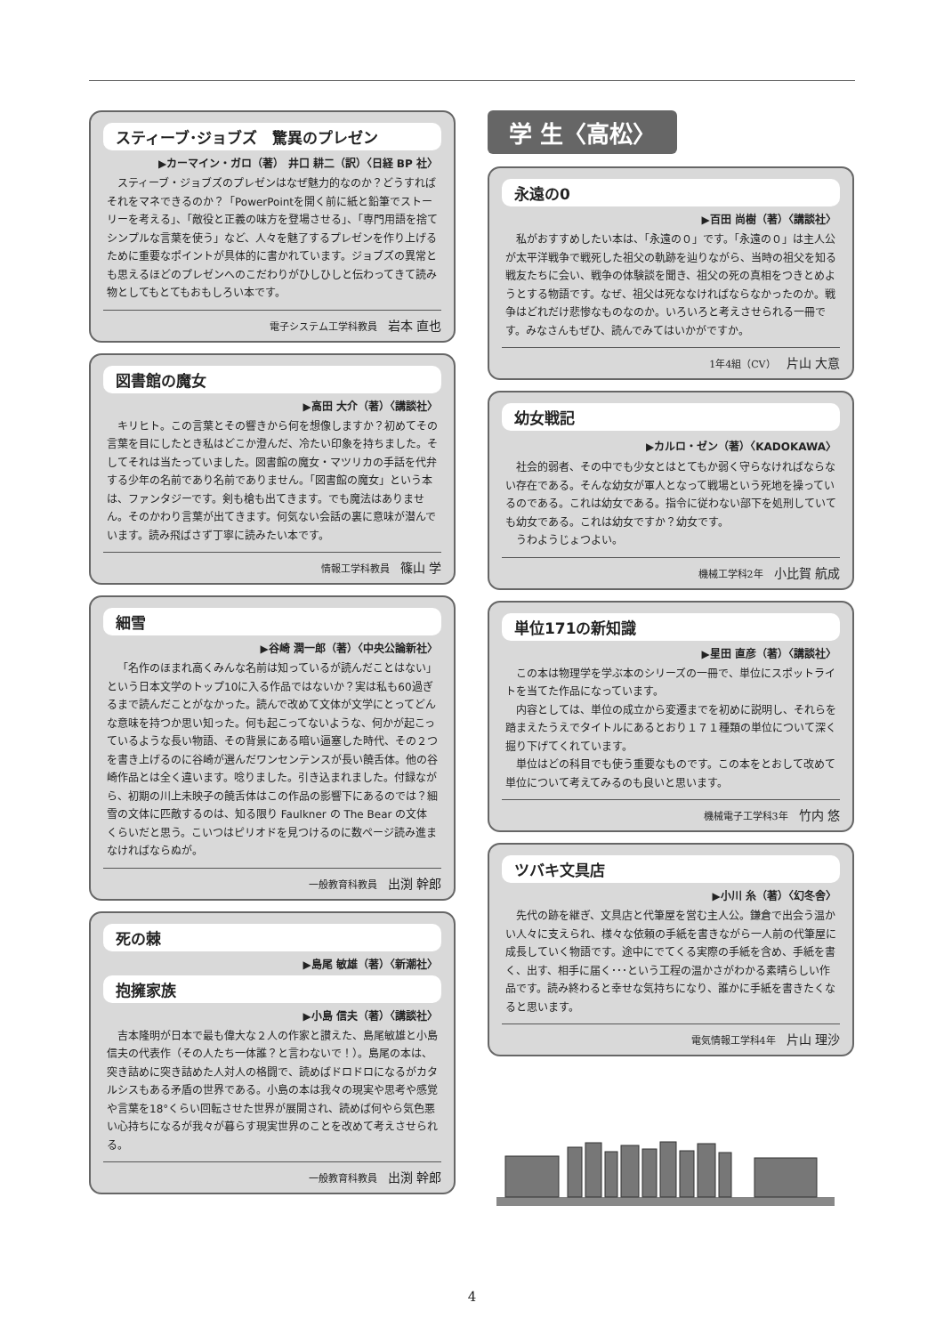スティーブ･ジョブズ　驚異のプレゼン
▶カーマイン・ガロ（著） 井口 耕二（訳）〈日経 BP 社〉
スティーブ・ジョブズのプレゼンはなぜ魅力的なのか？どうすればそれをマネできるのか？「PowerPointを開く前に紙と鉛筆でストーリーを考える」、「敵役と正義の味方を登場させる」、「専門用語を捨てシンプルな言葉を使う」など、人々を魅了するプレゼンを作り上げるために重要なポイントが具体的に書かれています。ジョブズの異常とも思えるほどのプレゼンへのこだわりがひしひしと伝わってきて読み物としてもとてもおもしろい本です。
電子システム工学科教員 岩本 直也
図書館の魔女
▶高田 大介（著）〈講談社〉
キリヒト。この言葉とその響きから何を想像しますか？初めてその言葉を目にしたとき私はどこか澄んだ、冷たい印象を持ちました。そしてそれは当たっていました。図書館の魔女・マツリカの手話を代弁する少年の名前であり名前でありません。「図書館の魔女」という本は、ファンタジーです。剣も槍も出てきます。でも魔法はありません。そのかわり言葉が出てきます。何気ない会話の裏に意味が潜んでいます。読み飛ばさず丁寧に読みたい本です。
情報工学科教員 篠山 学
細雪
▶谷崎 潤一郎（著）〈中央公論新社〉
「名作のほまれ高くみんな名前は知っているが読んだことはない」という日本文学のトップ10に入る作品ではないか？実は私も60過ぎるまで読んだことがなかった。読んで改めて文体が文学にとってどんな意味を持つか思い知った。何も起こってないような、何かが起こっているような長い物語、その背景にある暗い逼塞した時代、その２つを書き上げるのに谷崎が選んだワンセンテンスが長い饒舌体。他の谷崎作品とは全く違います。唸りました。引き込まれました。付録ながら、初期の川上未映子の饒舌体はこの作品の影響下にあるのでは？細雪の文体に匹敵するのは、知る限り Faulkner の The Bear の文体くらいだと思う。こいつはピリオドを見つけるのに数ページ読み進まなければならぬが。
一般教育科教員 出渕 幹郎
死の棘
▶島尾 敏雄（著）〈新潮社〉
抱擁家族
▶小島 信夫（著）〈講談社〉
吉本隆明が日本で最も偉大な２人の作家と讃えた、島尾敏雄と小島信夫の代表作（その人たち一体誰？と言わないで！）。島尾の本は、突き詰めに突き詰めた人対人の格闘で、読めばドロドロになるがカタルシスもある矛盾の世界である。小島の本は我々の現実や思考や感覚や言葉を18°くらい回転させた世界が展開され、読めば何やら気色悪い心持ちになるが我々が暮らす現実世界のことを改めて考えさせられる。
一般教育科教員 出渕 幹郎
学 生〈高松〉
永遠の0
▶百田 尚樹（著）〈講談社〉
私がおすすめしたい本は、「永遠の０」です。「永遠の０」は主人公が太平洋戦争で戦死した祖父の軌跡を辿りながら、当時の祖父を知る戦友たちに会い、戦争の体験談を聞き、祖父の死の真相をつきとめようとする物語です。なぜ、祖父は死ななければならなかったのか。戦争はどれだけ悲惨なものなのか。いろいろと考えさせられる一冊です。みなさんもぜひ、読んでみてはいかがですか。
1年4組（CV） 片山 大意
幼女戦記
▶カルロ・ゼン（著）〈KADOKAWA〉
社会的弱者、その中でも少女とはとてもか弱く守らなければならない存在である。そんな幼女が軍人となって戦場という死地を操っているのである。これは幼女である。指令に従わない部下を処刑していても幼女である。これは幼女ですか？幼女です。
うわようじょつよい。
機械工学科2年 小比賀 航成
単位171の新知識
▶星田 直彦（著）〈講談社〉
この本は物理学を学ぶ本のシリーズの一冊で、単位にスポットライトを当てた作品になっています。
内容としては、単位の成立から変遷までを初めに説明し、それらを踏まえたうえでタイトルにあるとおり１７１種類の単位について深く掘り下げてくれています。
単位はどの科目でも使う重要なものです。この本をとおして改めて単位について考えてみるのも良いと思います。
機械電子工学科3年 竹内 悠
ツバキ文具店
▶小川 糸（著）〈幻冬舎〉
先代の跡を継ぎ、文具店と代筆屋を営む主人公。鎌倉で出会う温かい人々に支えられ、様々な依頼の手紙を書きながら一人前の代筆屋に成長していく物語です。途中にでてくる実際の手紙を含め、手紙を書く、出す、相手に届く･･･という工程の温かさがわかる素晴らしい作品です。読み終わると幸せな気持ちになり、誰かに手紙を書きたくなると思います。
電気情報工学科4年 片山 理沙
4